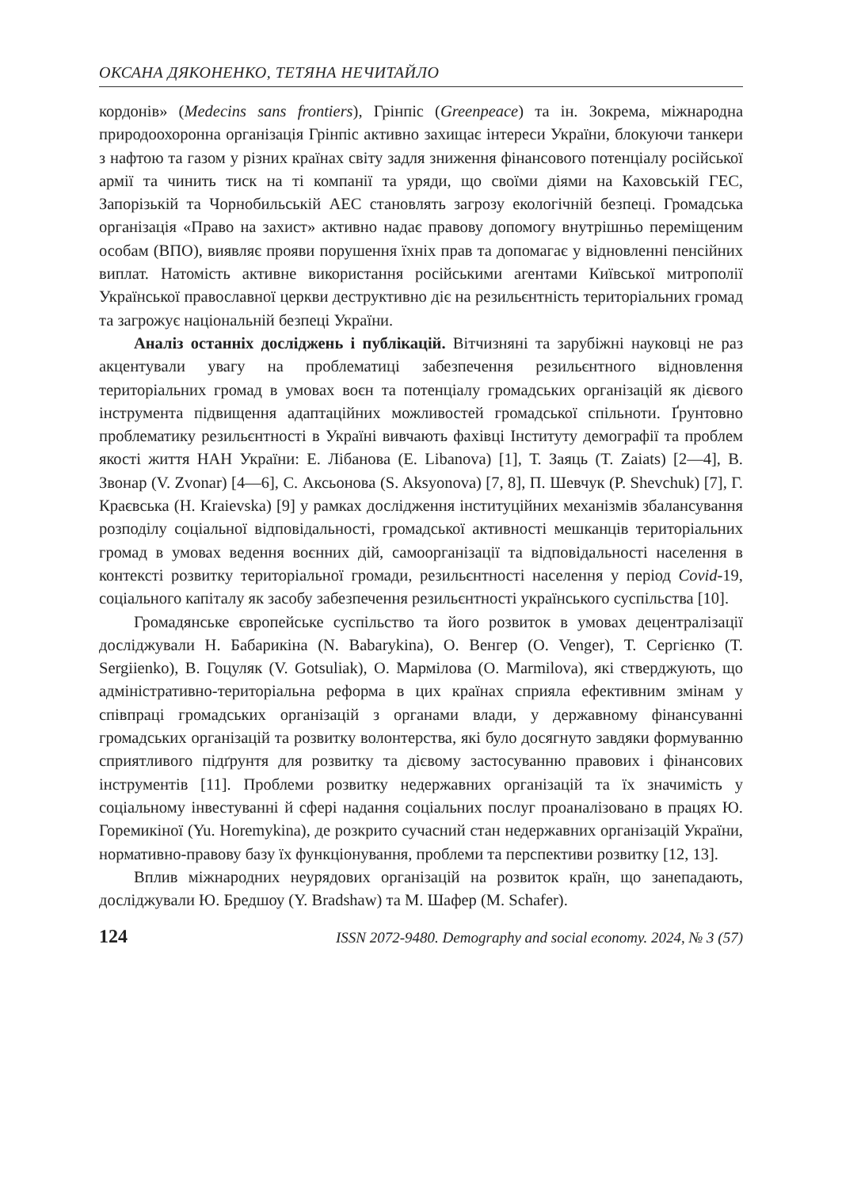ОКСАНА ДЯКОНЕНКО, ТЕТЯНА НЕЧИТАЙЛО
кордонів» (Medecins sans frontiers), Грінпіс (Greenpeace) та ін. Зокрема, міжнародна природоохоронна організація Грінпіс активно захищає інтереси України, блокуючи танкери з нафтою та газом у різних країнах світу задля зниження фінансового потенціалу російської армії та чинить тиск на ті компанії та уряди, що своїми діями на Каховській ГЕС, Запорізькій та Чорнобильській АЕС становлять загрозу екологічній безпеці. Громадська організація «Право на захист» активно надає правову допомогу внутрішньо переміщеним особам (ВПО), виявляє прояви порушення їхніх прав та допомагає у відновленні пенсійних виплат. Натомість активне використання російськими агентами Київської митрополії Української православної церкви деструктивно діє на резильєнтність територіальних громад та загрожує національній безпеці України.
Аналіз останніх досліджень і публікацій. Вітчизняні та зарубіжні науковці не раз акцентували увагу на проблематиці забезпечення резильєнтного відновлення територіальних громад в умовах воєн та потенціалу громадських організацій як дієвого інструмента підвищення адаптаційних можливостей громадської спільноти. Ґрунтовно проблематику резильєнтності в Україні вивчають фахівці Інституту демографії та проблем якості життя НАН України: Е. Лібанова (E. Libanova) [1], Т. Заяць (T. Zaiats) [2—4], В. Звонар (V. Zvonar) [4—6], С. Аксьонова (S. Aksyonova) [7, 8], П. Шевчук (P. Shevchuk) [7], Г. Краєвська (H. Kraievska) [9] у рамках дослідження інституційних механізмів збалансування розподілу соціальної відповідальності, громадської активності мешканців територіальних громад в умовах ведення воєнних дій, самоорганізації та відповідальності населення в контексті розвитку територіальної громади, резильєнтності населення у період Covid-19, соціального капіталу як засобу забезпечення резильєнтності українського суспільства [10].
Громадянське європейське суспільство та його розвиток в умовах децентралізації досліджували Н. Бабарикіна (N. Babarykina), О. Венгер (O. Venger), Т. Сергієнко (T. Sergiienko), В. Гоцуляк (V. Gotsuliak), О. Мармілова (O. Marmilova), які стверджують, що адміністративно-територіальна реформа в цих країнах сприяла ефективним змінам у співпраці громадських організацій з органами влади, у державному фінансуванні громадських організацій та розвитку волонтерства, які було досягнуто завдяки формуванню сприятливого підґрунтя для розвитку та дієвому застосуванню правових і фінансових інструментів [11]. Проблеми розвитку недержавних організацій та їх значимість у соціальному інвестуванні й сфері надання соціальних послуг проаналізовано в працях Ю. Горемикіної (Yu. Horemykina), де розкрито сучасний стан недержавних організацій України, нормативно-правову базу їх функціонування, проблеми та перспективи розвитку [12, 13].
Вплив міжнародних неурядових організацій на розвиток країн, що занепадають, досліджували Ю. Бредшоу (Y. Bradshaw) та М. Шафер (M. Schafer).
124 ISSN 2072-9480. Demography and social economy. 2024, № 3 (57)